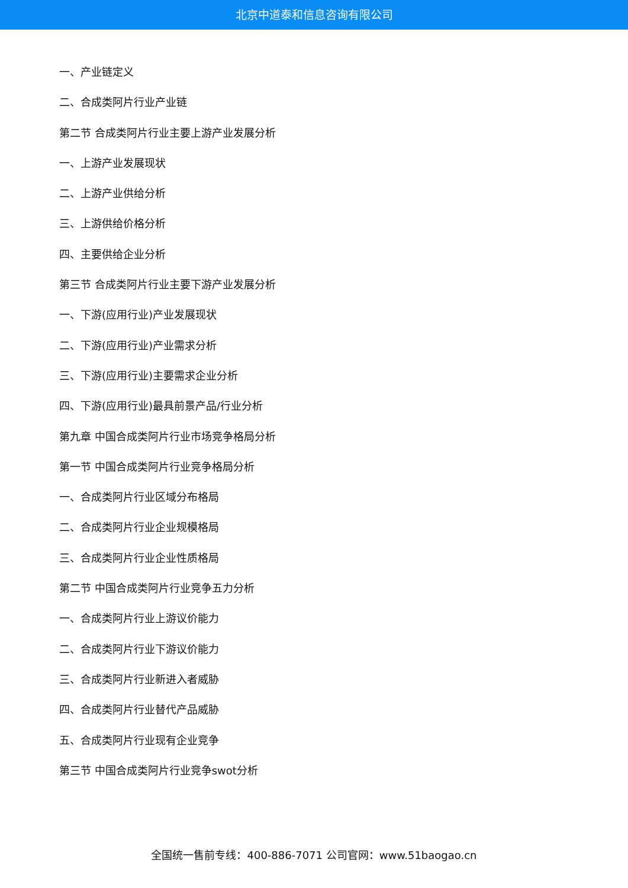北京中道泰和信息咨询有限公司
一、产业链定义
二、合成类阿片行业产业链
第二节 合成类阿片行业主要上游产业发展分析
一、上游产业发展现状
二、上游产业供给分析
三、上游供给价格分析
四、主要供给企业分析
第三节 合成类阿片行业主要下游产业发展分析
一、下游(应用行业)产业发展现状
二、下游(应用行业)产业需求分析
三、下游(应用行业)主要需求企业分析
四、下游(应用行业)最具前景产品/行业分析
第九章 中国合成类阿片行业市场竞争格局分析
第一节 中国合成类阿片行业竞争格局分析
一、合成类阿片行业区域分布格局
二、合成类阿片行业企业规模格局
三、合成类阿片行业企业性质格局
第二节 中国合成类阿片行业竞争五力分析
一、合成类阿片行业上游议价能力
二、合成类阿片行业下游议价能力
三、合成类阿片行业新进入者威胁
四、合成类阿片行业替代产品威胁
五、合成类阿片行业现有企业竞争
第三节 中国合成类阿片行业竞争swot分析
全国统一售前专线：400-886-7071 公司官网：www.51baogao.cn